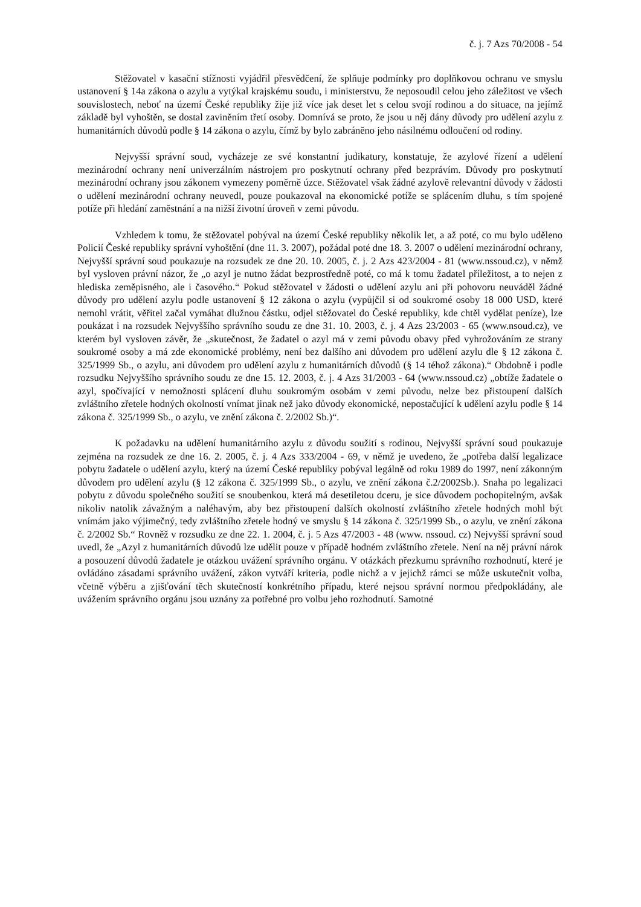č. j. 7 Azs 70/2008 - 54
Stěžovatel v kasační stížnosti vyjádřil přesvědčení, že splňuje podmínky pro doplňkovou ochranu ve smyslu ustanovení § 14a zákona o azylu a vytýkal krajskému soudu, i ministerstvu, že neposoudil celou jeho záležitost ve všech souvislostech, neboť na území České republiky žije již více jak deset let s celou svojí rodinou a do situace, na jejímž základě byl vyhoštěn, se dostal zaviněním třetí osoby. Domnívá se proto, že jsou u něj dány důvody pro udělení azylu z humanitárních důvodů podle § 14 zákona o azylu, čímž by bylo zabráněno jeho násilnému odloučení od rodiny.
Nejvyšší správní soud, vycházeje ze své konstantní judikatury, konstatuje, že azylové řízení a udělení mezinárodní ochrany není univerzálním nástrojem pro poskytnutí ochrany před bezprávím. Důvody pro poskytnutí mezinárodní ochrany jsou zákonem vymezeny poměrně úzce. Stěžovatel však žádné azylově relevantní důvody v žádosti o udělení mezinárodní ochrany neuvedl, pouze poukazoval na ekonomické potíže se splácením dluhu, s tím spojené potíže při hledání zaměstnání a na nižší životní úroveň v zemi původu.
Vzhledem k tomu, že stěžovatel pobýval na území České republiky několik let, a až poté, co mu bylo uděleno Policií České republiky správní vyhoštění (dne 11. 3. 2007), požádal poté dne 18. 3. 2007 o udělení mezinárodní ochrany, Nejvyšší správní soud poukazuje na rozsudek ze dne 20. 10. 2005, č. j. 2 Azs 423/2004 - 81 (www.nssoud.cz), v němž byl vysloven právní názor, že „o azyl je nutno žádat bezprostředně poté, co má k tomu žadatel příležitost, a to nejen z hlediska zeměpisného, ale i časového.“ Pokud stěžovatel v žádosti o udělení azylu ani při pohovoru neuváděl žádné důvody pro udělení azylu podle ustanovení § 12 zákona o azylu (vypůjčil si od soukromé osoby 18 000 USD, které nemohl vrátit, věřitel začal vymáhat dlužnou částku, odjel stěžovatel do České republiky, kde chtěl vydělat peníze), lze poukázat i na rozsudek Nejvyššího správního soudu ze dne 31. 10. 2003, č. j. 4 Azs 23/2003 - 65 (www.nsoud.cz), ve kterém byl vysloven závěr, že „skutečnost, že žadatel o azyl má v zemi původu obavy před vyhrožováním ze strany soukromé osoby a má zde ekonomické problémy, není bez dalšího ani důvodem pro udělení azylu dle § 12 zákona č. 325/1999 Sb., o azylu, ani důvodem pro udělení azylu z humanitárních důvodů (§ 14 téhož zákona).“ Obdobně i podle rozsudku Nejvyššího správního soudu ze dne 15. 12. 2003, č. j. 4 Azs 31/2003 - 64 (www.nssoud.cz) „obtíže žadatele o azyl, spočívající v nemožnosti splácení dluhu soukromým osobám v zemi původu, nelze bez přistoupení dalších zvláštního zřetele hodných okolností vnímat jinak než jako důvody ekonomické, nepostačující k udělení azylu podle § 14 zákona č. 325/1999 Sb., o azylu, ve znění zákona č. 2/2002 Sb.)“.
K požadavku na udělení humanitárního azylu z důvodu soužití s rodinou, Nejvyšší správní soud poukazuje zejména na rozsudek ze dne 16. 2. 2005, č. j. 4 Azs 333/2004 - 69, v němž je uvedeno, že „potřeba další legalizace pobytu žadatele o udělení azylu, který na území České republiky pobýval legálně od roku 1989 do 1997, není zákonným důvodem pro udělení azylu (§ 12 zákona č. 325/1999 Sb., o azylu, ve znění zákona č.2/2002Sb.). Snaha po legalizaci pobytu z důvodu společného soužití se snoubenkou, která má desetiletou dceru, je sice důvodem pochopitelným, avšak nikoliv natolik závažným a naléhavým, aby bez přistoupení dalších okolností zvláštního zřetele hodných mohl být vnímám jako výjimečný, tedy zvláštního zřetele hodný ve smyslu § 14 zákona č. 325/1999 Sb., o azylu, ve znění zákona č. 2/2002 Sb.“ Rovněž v rozsudku ze dne 22. 1. 2004, č. j. 5 Azs 47/2003 - 48 (www. nssoud. cz) Nejvyšší správní soud uvedl, že „Azyl z humanitárních důvodů lze udělit pouze v případě hodném zvláštního zřetele. Není na něj právní nárok a posouzení důvodů žadatele je otázkou uvážení správního orgánu. V otázkách přezkumu správního rozhodnutí, které je ovládáno zásadami správního uvážení, zákon vytváří kriteria, podle nichž a v jejichž rámci se může uskutečnit volba, včetně výběru a zjišťování těch skutečností konkrétního případu, které nejsou správní normou předpokládány, ale uvážením správního orgánu jsou uznány za potřebné pro volbu jeho rozhodnutí. Samotné